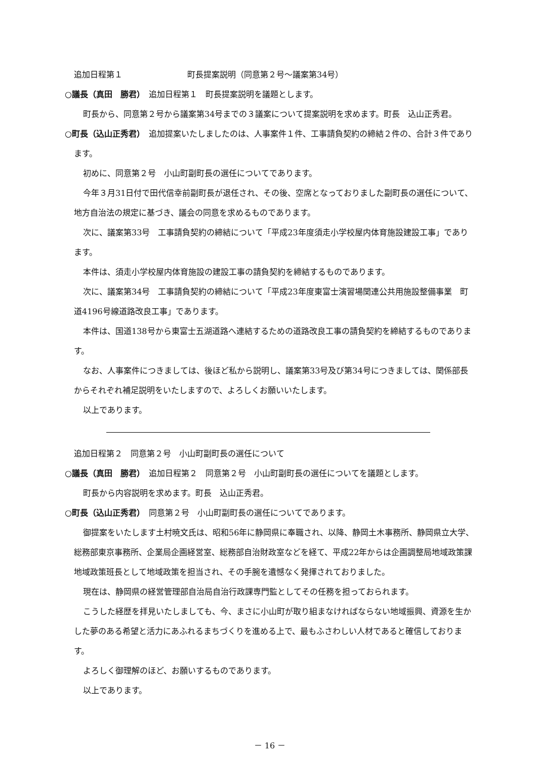追加日程第１　　　　　　　　町長提案説明（同意第２号～議案第34号）
○議長（真田　勝君）　追加日程第１　町長提案説明を議題とします。
町長から、同意第２号から議案第34号までの３議案について提案説明を求めます。町長　込山正秀君。
○町長（込山正秀君）　追加提案いたしましたのは、人事案件１件、工事請負契約の締結２件の、合計３件であります。
初めに、同意第２号　小山町副町長の選任についてであります。
今年３月31日付で田代信幸前副町長が退任され、その後、空席となっておりました副町長の選任について、地方自治法の規定に基づき、議会の同意を求めるものであります。
次に、議案第33号　工事請負契約の締結について「平成23年度須走小学校屋内体育施設建設工事」であります。
本件は、須走小学校屋内体育施設の建設工事の請負契約を締結するものであります。
次に、議案第34号　工事請負契約の締結について「平成23年度東富士演習場関連公共用施設整備事業　町道4196号線道路改良工事」であります。
本件は、国道138号から東富士五湖道路へ連結するための道路改良工事の請負契約を締結するものであります。
なお、人事案件につきましては、後ほど私から説明し、議案第33号及び第34号につきましては、関係部長からそれぞれ補足説明をいたしますので、よろしくお願いいたします。
以上であります。
追加日程第２　同意第２号　小山町副町長の選任について
○議長（真田　勝君）　追加日程第２　同意第２号　小山町副町長の選任についてを議題とします。
町長から内容説明を求めます。町長　込山正秀君。
○町長（込山正秀君）　同意第２号　小山町副町長の選任についてであります。
御提案をいたします土村暁文氏は、昭和56年に静岡県に奉職され、以降、静岡土木事務所、静岡県立大学、総務部東京事務所、企業局企画経営室、総務部自治財政室などを経て、平成22年からは企画調整局地域政策課地域政策班長として地域政策を担当され、その手腕を遺憾なく発揮されておりました。
現在は、静岡県の経営管理部自治局自治行政課専門監としてその任務を担っておられます。
こうした経歴を拝見いたしましても、今、まさに小山町が取り組まなければならない地域振興、資源を生かした夢のある希望と活力にあふれるまちづくりを進める上で、最もふさわしい人材であると確信しております。
よろしく御理解のほど、お願いするものであります。
以上であります。
－ 16 －